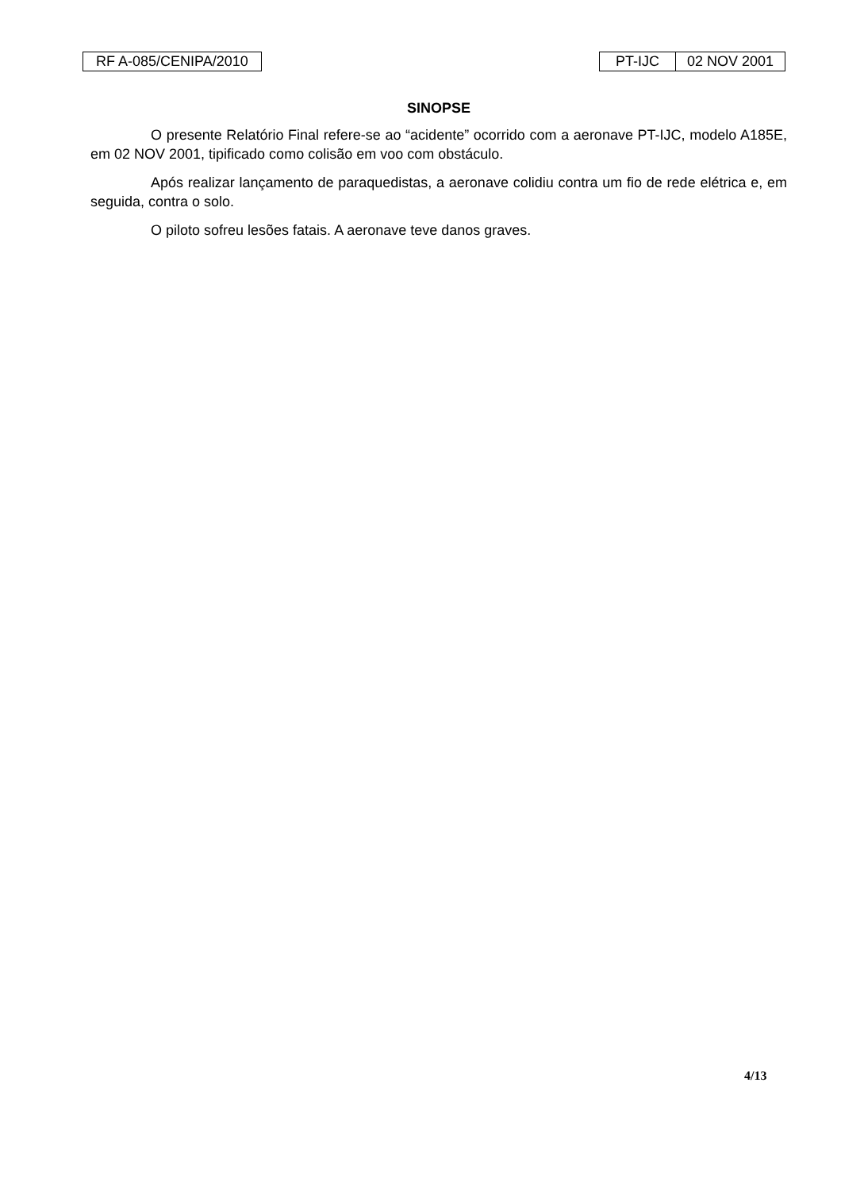RF A-085/CENIPA/2010 PT-IJC 02 NOV 2001
SINOPSE
O presente Relatório Final refere-se ao “acidente” ocorrido com a aeronave PT-IJC, modelo A185E, em 02 NOV 2001, tipificado como colisão em voo com obstáculo.
Após realizar lançamento de paraquedistas, a aeronave colidiu contra um fio de rede elétrica e, em seguida, contra o solo.
O piloto sofreu lesões fatais. A aeronave teve danos graves.
4/13